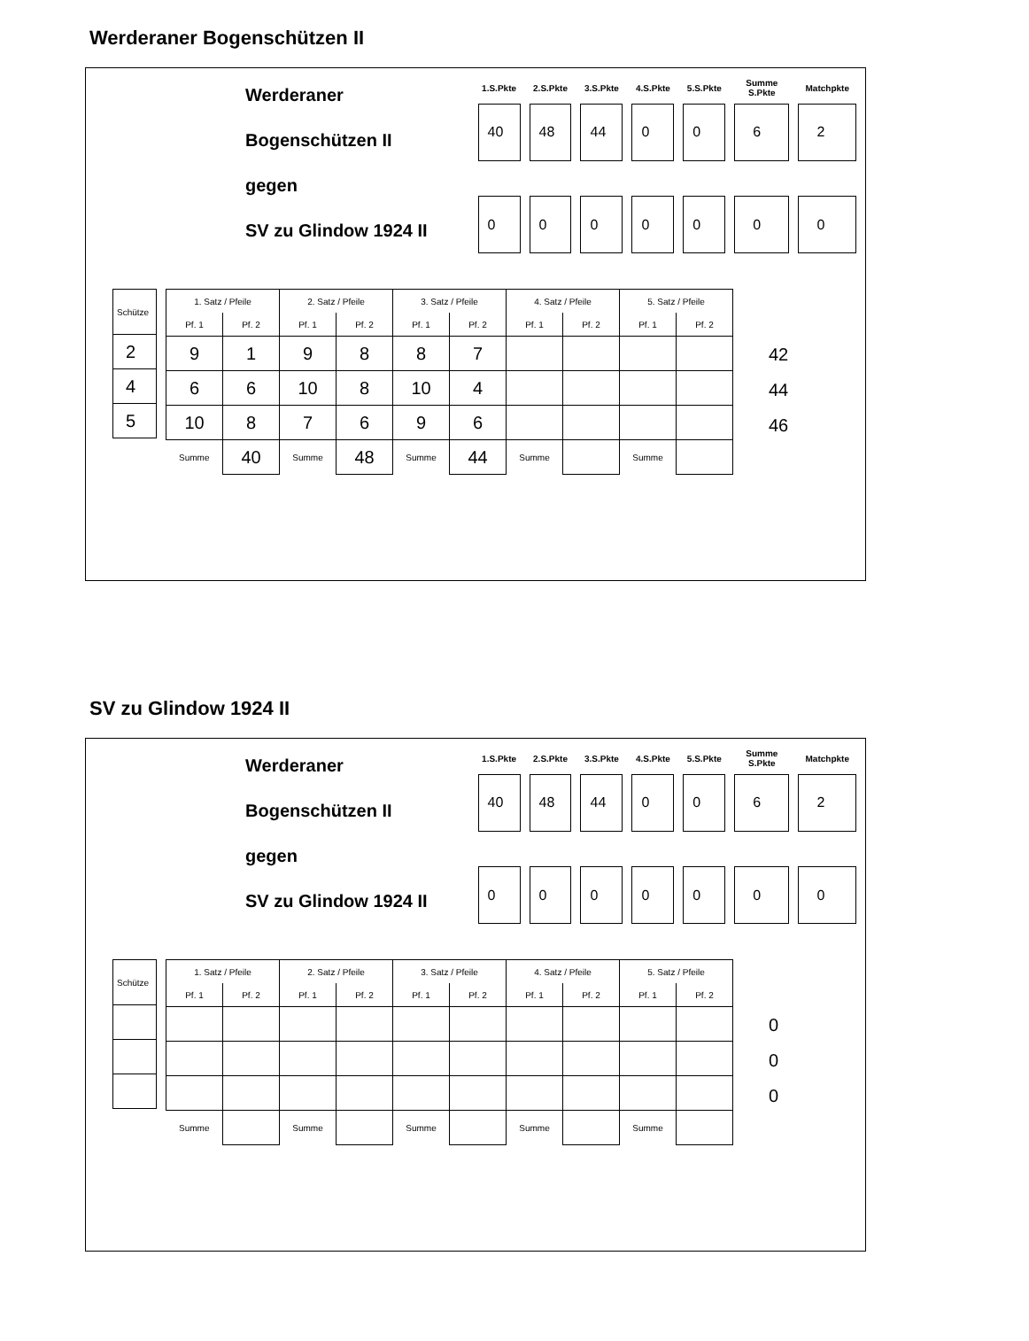Werderaner Bogenschützen II
Werderaner Bogenschützen II
gegen
SV zu Glindow 1924 II
| 1.S.Pkte | 2.S.Pkte | 3.S.Pkte | 4.S.Pkte | 5.S.Pkte | Summe S.Pkte | Matchpkte |
| --- | --- | --- | --- | --- | --- | --- |
| 40 | 48 | 44 | 0 | 0 | 6 | 2 |
| 0 | 0 | 0 | 0 | 0 | 0 | 0 |
| Schütze |
| 2 |
| 4 |
| 5 |
| 1. Satz / Pfeile | | 2. Satz / Pfeile | | 3. Satz / Pfeile | | 4. Satz / Pfeile | | 5. Satz / Pfeile | |
| --- | --- | --- | --- | --- | --- | --- | --- | --- | --- |
| Pf. 1 | Pf. 2 | Pf. 1 | Pf. 2 | Pf. 1 | Pf. 2 | Pf. 1 | Pf. 2 | Pf. 1 | Pf. 2 |
| 9 | 1 | 9 | 8 | 8 | 7 | | | | |
| 6 | 6 | 10 | 8 | 10 | 4 | | | | |
| 10 | 8 | 7 | 6 | 9 | 6 | | | | |
| Summe | 40 | Summe | 48 | Summe | 44 | Summe | | Summe | |
42
44
46
SV zu Glindow 1924 II
Werderaner Bogenschützen II
gegen
SV zu Glindow 1924 II
| 1.S.Pkte | 2.S.Pkte | 3.S.Pkte | 4.S.Pkte | 5.S.Pkte | Summe S.Pkte | Matchpkte |
| --- | --- | --- | --- | --- | --- | --- |
| 40 | 48 | 44 | 0 | 0 | 6 | 2 |
| 0 | 0 | 0 | 0 | 0 | 0 | 0 |
| Schütze |
| 1. Satz / Pfeile | | 2. Satz / Pfeile | | 3. Satz / Pfeile | | 4. Satz / Pfeile | | 5. Satz / Pfeile | |
| --- | --- | --- | --- | --- | --- | --- | --- | --- | --- |
| Pf. 1 | Pf. 2 | Pf. 1 | Pf. 2 | Pf. 1 | Pf. 2 | Pf. 1 | Pf. 2 | Pf. 1 | Pf. 2 |
| Summe | | Summe | | Summe | | Summe | | Summe | |
0
0
0